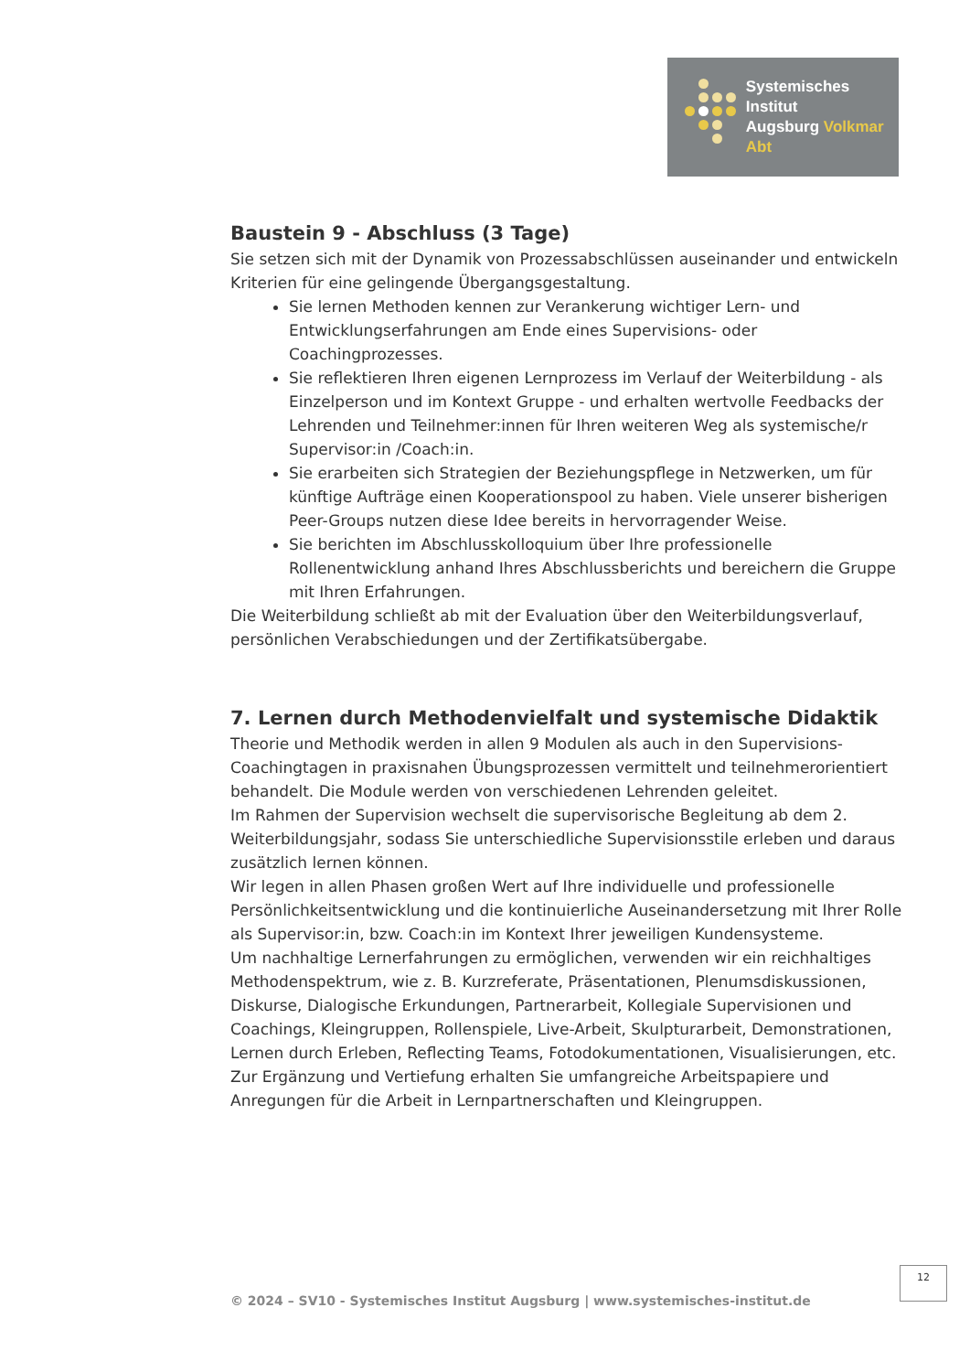Systemisches Institut
Augsburg Volkmar Abt
Baustein 9 - Abschluss (3 Tage)
Sie setzen sich mit der Dynamik von Prozessabschlüssen auseinander und entwickeln Kriterien für eine gelingende Übergangsgestaltung.
Sie lernen Methoden kennen zur Verankerung wichtiger Lern- und Entwicklungserfahrungen am Ende eines Supervisions- oder Coachingprozesses.
Sie reflektieren Ihren eigenen Lernprozess im Verlauf der Weiterbildung - als Einzelperson und im Kontext Gruppe - und erhalten wertvolle Feedbacks der Lehrenden und Teilnehmer:innen für Ihren weiteren Weg als systemische/r Supervisor:in /Coach:in.
Sie erarbeiten sich Strategien der Beziehungspflege in Netzwerken, um für künftige Aufträge einen Kooperationspool zu haben. Viele unserer bisherigen Peer-Groups nutzen diese Idee bereits in hervorragender Weise.
Sie berichten im Abschlusskolloquium über Ihre professionelle Rollenentwicklung anhand Ihres Abschlussberichts und bereichern die Gruppe mit Ihren Erfahrungen.
Die Weiterbildung schließt ab mit der Evaluation über den Weiterbildungsverlauf, persönlichen Verabschiedungen und der Zertifikatsübergabe.
7. Lernen durch Methodenvielfalt und systemische Didaktik
Theorie und Methodik werden in allen 9 Modulen als auch in den Supervisions-Coachingtagen in praxisnahen Übungsprozessen vermittelt und teilnehmerorientiert behandelt. Die Module werden von verschiedenen Lehrenden geleitet.
Im Rahmen der Supervision wechselt die supervisorische Begleitung ab dem 2. Weiterbildungsjahr, sodass Sie unterschiedliche Supervisionsstile erleben und daraus zusätzlich lernen können.
Wir legen in allen Phasen großen Wert auf Ihre individuelle und professionelle Persönlichkeitsentwicklung und die kontinuierliche Auseinandersetzung mit Ihrer Rolle als Supervisor:in, bzw. Coach:in im Kontext Ihrer jeweiligen Kundensysteme.
Um nachhaltige Lernerfahrungen zu ermöglichen, verwenden wir ein reichhaltiges Methodenspektrum, wie z. B. Kurzreferate, Präsentationen, Plenumsdiskussionen, Diskurse, Dialogische Erkundungen, Partnerarbeit, Kollegiale Supervisionen und Coachings, Kleingruppen, Rollenspiele, Live-Arbeit, Skulpturarbeit, Demonstrationen, Lernen durch Erleben, Reflecting Teams, Fotodokumentationen, Visualisierungen, etc.
Zur Ergänzung und Vertiefung erhalten Sie umfangreiche Arbeitspapiere und Anregungen für die Arbeit in Lernpartnerschaften und Kleingruppen.
12
© 2024 – SV10 - Systemisches Institut Augsburg | www.systemisches-institut.de